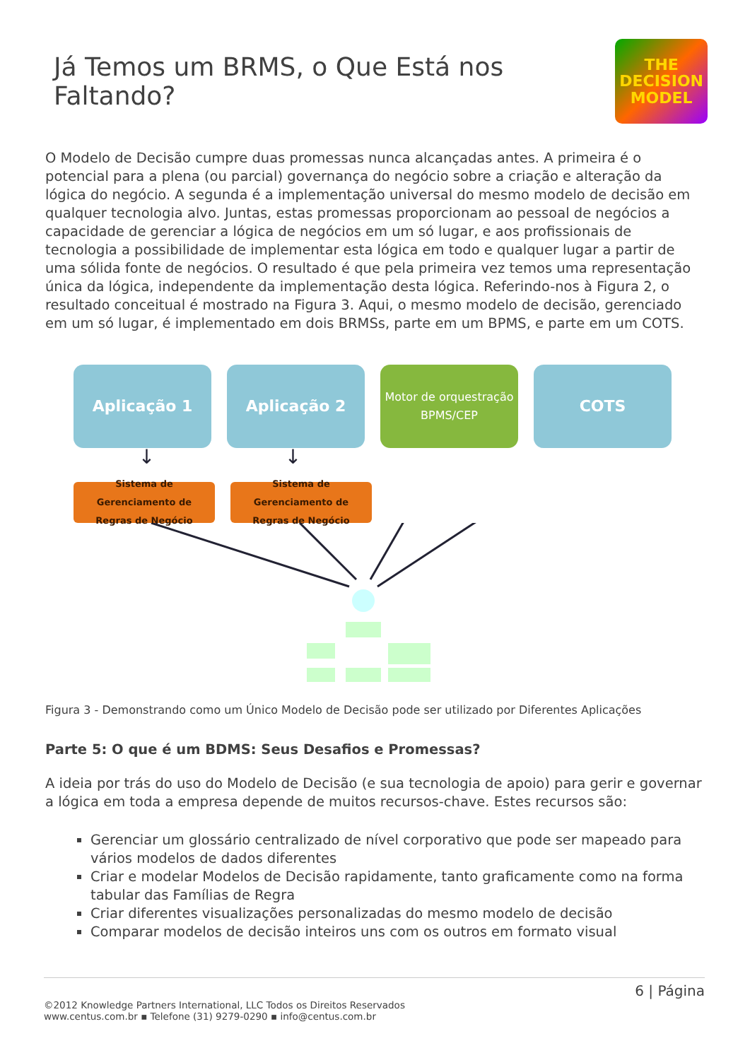Já Temos um BRMS, o Que Está nos Faltando?
THE
DECISION
MODEL
O Modelo de Decisão cumpre duas promessas nunca alcançadas antes. A primeira é o potencial para a plena (ou parcial) governança do negócio sobre a criação e alteração da lógica do negócio. A segunda é a implementação universal do mesmo modelo de decisão em qualquer tecnologia alvo. Juntas, estas promessas proporcionam ao pessoal de negócios a capacidade de gerenciar a lógica de negócios em um só lugar, e aos profissionais de tecnologia a possibilidade de implementar esta lógica em todo e qualquer lugar a partir de uma sólida fonte de negócios. O resultado é que pela primeira vez temos uma representação única da lógica, independente da implementação desta lógica. Referindo-nos à Figura 2, o resultado conceitual é mostrado na Figura 3. Aqui, o mesmo modelo de decisão, gerenciado em um só lugar, é implementado em dois BRMSs, parte em um BPMS, e parte em um COTS.
Aplicação 1 Aplicação 2
Motor de orquestração
BPMS/CEP
COTS
↓ ↓
Sistema de
Gerenciamento de
Regras de Negócio
Sistema de
Gerenciamento de
Regras de Negócio
Figura 3 - Demonstrando como um Único Modelo de Decisão pode ser utilizado por Diferentes Aplicações
Parte 5: O que é um BDMS: Seus Desafios e Promessas?
A ideia por trás do uso do Modelo de Decisão (e sua tecnologia de apoio) para gerir e governar a lógica em toda a empresa depende de muitos recursos-chave. Estes recursos são:
Gerenciar um glossário centralizado de nível corporativo que pode ser mapeado para vários modelos de dados diferentes
Criar e modelar Modelos de Decisão rapidamente, tanto graficamente como na forma tabular das Famílias de Regra
Criar diferentes visualizações personalizadas do mesmo modelo de decisão
Comparar modelos de decisão inteiros uns com os outros em formato visual
6 | Página
©2012 Knowledge Partners International, LLC Todos os Direitos Reservados
www.centus.com.br ▪ Telefone (31) 9279-0290 ▪ info@centus.com.br